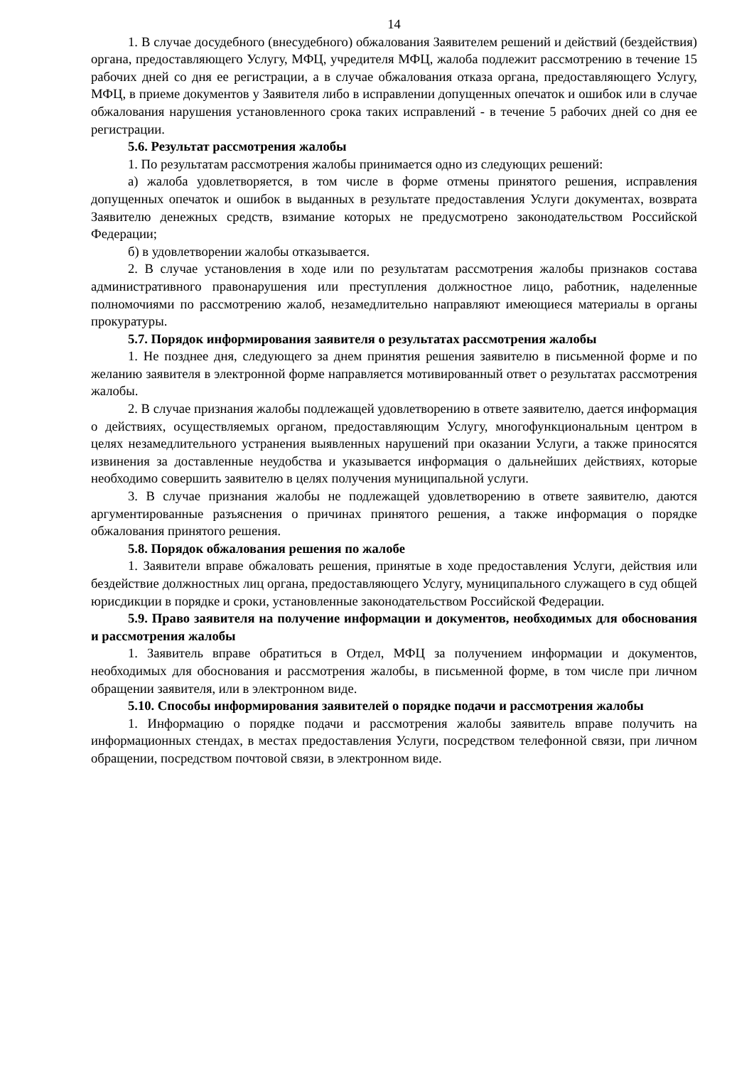14
1. В случае досудебного (внесудебного) обжалования Заявителем решений и действий (бездействия) органа, предоставляющего Услугу, МФЦ, учредителя МФЦ, жалоба подлежит рассмотрению в течение 15 рабочих дней со дня ее регистрации, а в случае обжалования отказа органа, предоставляющего Услугу, МФЦ, в приеме документов у Заявителя либо в исправлении допущенных опечаток и ошибок или в случае обжалования нарушения установленного срока таких исправлений - в течение 5 рабочих дней со дня ее регистрации.
5.6. Результат рассмотрения жалобы
1. По результатам рассмотрения жалобы принимается одно из следующих решений:
а) жалоба удовлетворяется, в том числе в форме отмены принятого решения, исправления допущенных опечаток и ошибок в выданных в результате предоставления Услуги документах, возврата Заявителю денежных средств, взимание которых не предусмотрено законодательством Российской Федерации;
б) в удовлетворении жалобы отказывается.
2. В случае установления в ходе или по результатам рассмотрения жалобы признаков состава административного правонарушения или преступления должностное лицо, работник, наделенные полномочиями по рассмотрению жалоб, незамедлительно направляют имеющиеся материалы в органы прокуратуры.
5.7. Порядок информирования заявителя о результатах рассмотрения жалобы
1. Не позднее дня, следующего за днем принятия решения заявителю в письменной форме и по желанию заявителя в электронной форме направляется мотивированный ответ о результатах рассмотрения жалобы.
2. В случае признания жалобы подлежащей удовлетворению в ответе заявителю, дается информация о действиях, осуществляемых органом, предоставляющим Услугу, многофункциональным центром в целях незамедлительного устранения выявленных нарушений при оказании Услуги, а также приносятся извинения за доставленные неудобства и указывается информация о дальнейших действиях, которые необходимо совершить заявителю в целях получения муниципальной услуги.
3. В случае признания жалобы не подлежащей удовлетворению в ответе заявителю, даются аргументированные разъяснения о причинах принятого решения, а также информация о порядке обжалования принятого решения.
5.8. Порядок обжалования решения по жалобе
1. Заявители вправе обжаловать решения, принятые в ходе предоставления Услуги, действия или бездействие должностных лиц органа, предоставляющего Услугу, муниципального служащего в суд общей юрисдикции в порядке и сроки, установленные законодательством Российской Федерации.
5.9. Право заявителя на получение информации и документов, необходимых для обоснования и рассмотрения жалобы
1. Заявитель вправе обратиться в Отдел, МФЦ за получением информации и документов, необходимых для обоснования и рассмотрения жалобы, в письменной форме, в том числе при личном обращении заявителя, или в электронном виде.
5.10. Способы информирования заявителей о порядке подачи и рассмотрения жалобы
1. Информацию о порядке подачи и рассмотрения жалобы заявитель вправе получить на информационных стендах, в местах предоставления Услуги, посредством телефонной связи, при личном обращении, посредством почтовой связи, в электронном виде.